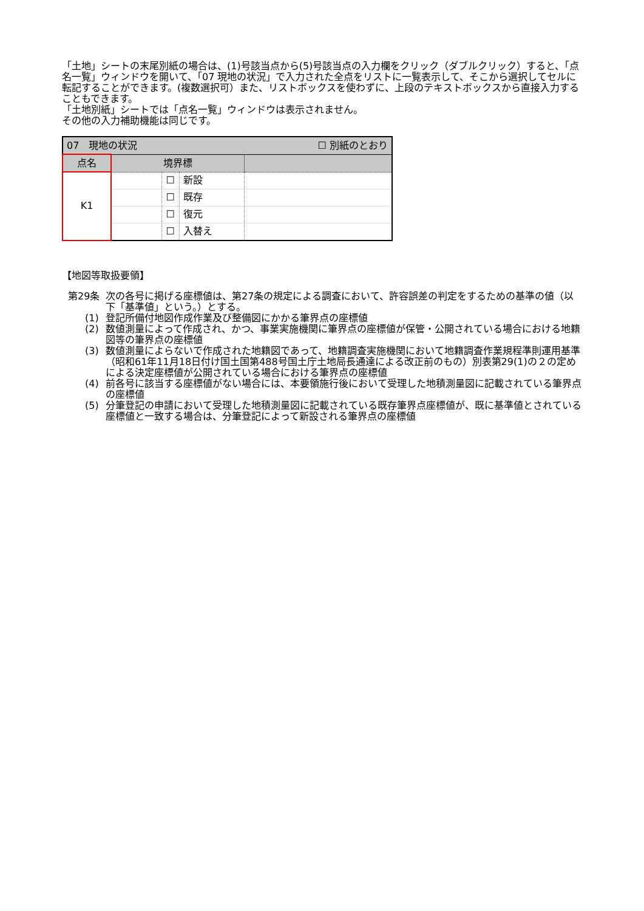「土地」シートの末尾別紙の場合は、(1)号該当点から(5)号該当点の入力欄をクリック（ダブルクリック）すると、「点名一覧」ウィンドウを開いて、「07 現地の状況」で入力された全点をリストに一覧表示して、そこから選択してセルに転記することができます。(複数選択可）また、リストボックスを使わずに、上段のテキストボックスから直接入力することもできます。
「土地別紙」シートでは「点名一覧」ウィンドウは表示されません。
その他の入力補助機能は同じです。
| 07 現地の状況 | | | ☐ 別紙のとおり | |
| 点名 | 境界標 | | | |
| K1 | | ☐ | 新設 | |
| | | ☐ | 既存 | |
| | | ☐ | 復元 | |
| | | ☐ | 入替え | |
【地図等取扱要領】
第29条 次の各号に掲げる座標値は、第27条の規定による調査において、許容誤差の判定をするための基準の値（以下「基準値」という。）とする。
(1) 登記所備付地図作成作業及び整備図にかかる筆界点の座標値
(2) 数値測量によって作成され、かつ、事業実施機関に筆界点の座標値が保管・公開されている場合における地籍図等の筆界点の座標値
(3) 数値測量によらないで作成された地籍図であって、地籍調査実施機関において地籍調査作業規程準則運用基準（昭和61年11月18日付け国土国第488号国土庁土地局長通達による改正前のもの）別表第29(1)の２の定めによる決定座標値が公開されている場合における筆界点の座標値
(4) 前各号に該当する座標値がない場合には、本要領施行後において受理した地積測量図に記載されている筆界点の座標値
(5) 分筆登記の申請において受理した地積測量図に記載されている既存筆界点座標値が、既に基準値とされている座標値と一致する場合は、分筆登記によって新設される筆界点の座標値